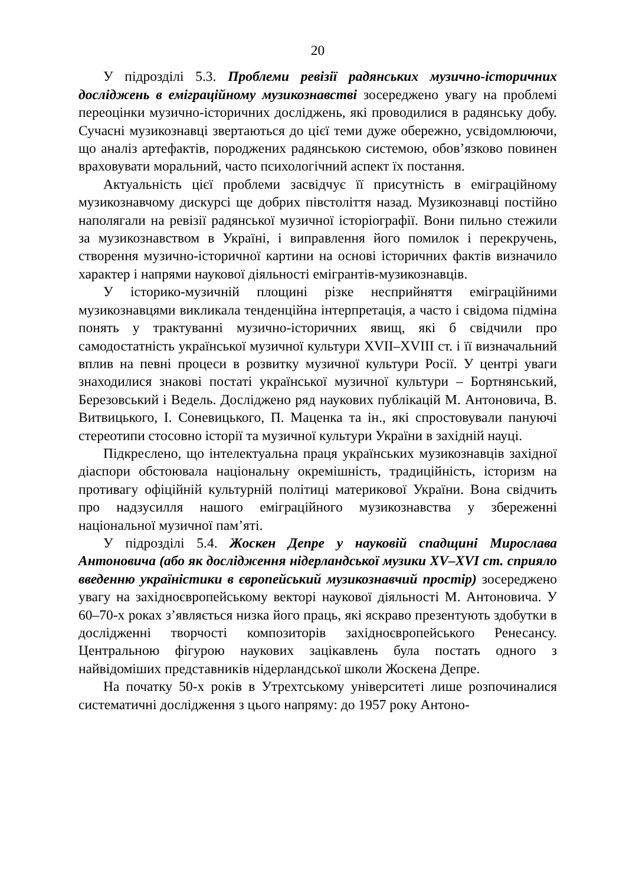20
У підрозділі 5.3. Проблеми ревізії радянських музично-історичних досліджень в еміграційному музикознавстві зосереджено увагу на проблемі переоцінки музично-історичних досліджень, які проводилися в радянську добу. Сучасні музикознавці звертаються до цієї теми дуже обережно, усвідомлюючи, що аналіз артефактів, породжених радянською системою, обов’язково повинен враховувати моральний, часто психологічний аспект їх постання.
Актуальність цієї проблеми засвідчує її присутність в еміграційному музикознавчому дискурсі ще добрих півстоліття назад. Музикознавці постійно наполягали на ревізії радянської музичної історіографії. Вони пильно стежили за музикознавством в Україні, і виправлення його помилок і перекручень, створення музично-історичної картини на основі історичних фактів визначило характер і напрями наукової діяльності емігрантів-музикознавців.
У історико-музичній площині різке несприйняття еміграційними музикознавцями викликала тенденційна інтерпретація, а часто і свідома підміна понять у трактуванні музично-історичних явищ, які б свідчили про самодостатність української музичної культури XVII–XVIII ст. і її визначальний вплив на певні процеси в розвитку музичної культури Росії. У центрі уваги знаходилися знакові постаті української музичної культури – Бортнянський, Березовський і Ведель. Досліджено ряд наукових публікацій М. Антоновича, В. Витвицького, І. Соневицького, П. Маценка та ін., які спростовували пануючі стереотипи стосовно історії та музичної культури України в західній науці.
Підкреслено, що інтелектуальна праця українських музикознавців західної діаспори обстоювала національну окремішність, традиційність, історизм на противагу офіційній культурній політиці материкової України. Вона свідчить про надзусилля нашого еміграційного музикознавства у збереженні національної музичної пам’яті.
У підрозділі 5.4. Жоскен Депре у науковій спадщині Мирослава Антоновича (або як дослідження нідерландської музики XV–XVI ст. сприяло введенню україністики в європейський музикознавчий простір) зосереджено увагу на західноєвропейському векторі наукової діяльності М. Антоновича. У 60–70-х роках з’являється низка його праць, які яскраво презентують здобутки в дослідженні творчості композиторів західноєвропейського Ренесансу. Центральною фігурою наукових зацікавлень була постать одного з найвідоміших представників нідерландської школи Жоскена Депре.
На початку 50-х років в Утрехтському університеті лише розпочиналися систематичні дослідження з цього напряму: до 1957 року Антоно-